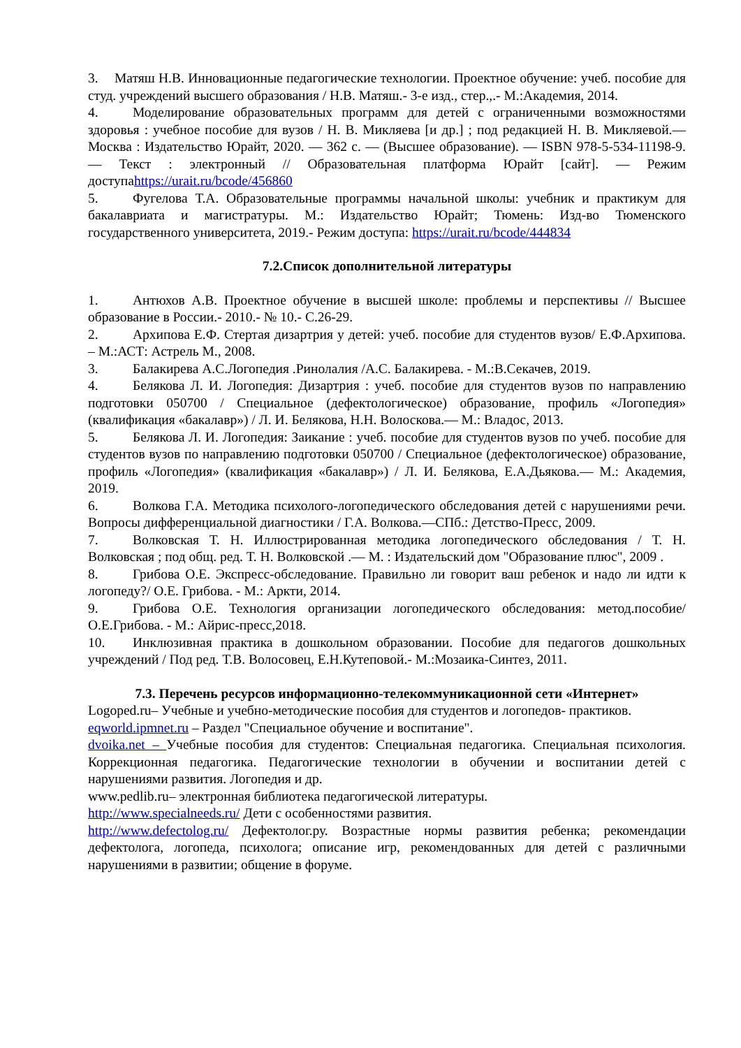3. Матяш Н.В. Инновационные педагогические технологии. Проектное обучение: учеб. пособие для студ. учреждений высшего образования / Н.В. Матяш.- 3-е изд., стер.,.- М.:Академия, 2014.
4. Моделирование образовательных программ для детей с ограниченными возможностями здоровья : учебное пособие для вузов / Н. В. Микляева [и др.] ; под редакцией Н. В. Микляевой.— Москва : Издательство Юрайт, 2020. — 362 с. — (Высшее образование). — ISBN 978-5-534-11198-9. — Текст : электронный // Образовательная платформа Юрайт [сайт]. — Режим доступаhttps://urait.ru/bcode/456860
5. Фугелова Т.А. Образовательные программы начальной школы: учебник и практикум для бакалавриата и магистратуры. М.: Издательство Юрайт; Тюмень: Изд-во Тюменского государственного университета, 2019.- Режим доступа: https://urait.ru/bcode/444834
7.2.Список дополнительной литературы
1. Антюхов А.В. Проектное обучение в высшей школе: проблемы и перспективы // Высшее образование в России.- 2010.- № 10.- С.26-29.
2. Архипова Е.Ф. Стертая дизартрия у детей: учеб. пособие для студентов вузов/ Е.Ф.Архипова. – М.:АСТ: Астрель М., 2008.
3. Балакирева А.С.Логопедия .Ринолалия /А.С. Балакирева. - М.:В.Секачев, 2019.
4. Белякова Л. И. Логопедия: Дизартрия : учеб. пособие для студентов вузов по направлению подготовки 050700 / Специальное (дефектологическое) образование, профиль «Логопедия» (квалификация «бакалавр») / Л. И. Белякова, Н.Н. Волоскова.— М.: Владос, 2013.
5. Белякова Л. И. Логопедия: Заикание : учеб. пособие для студентов вузов по учеб. пособие для студентов вузов по направлению подготовки 050700 / Специальное (дефектологическое) образование, профиль «Логопедия» (квалификация «бакалавр») / Л. И. Белякова, Е.А.Дьякова.— М.: Академия, 2019.
6. Волкова Г.А. Методика психолого-логопедического обследования детей с нарушениями речи. Вопросы дифференциальной диагностики / Г.А. Волкова.—СПб.: Детство-Пресс, 2009.
7. Волковская Т. Н. Иллюстрированная методика логопедического обследования / Т. Н. Волковская ; под общ. ред. Т. Н. Волковской .— М. : Издательский дом "Образование плюс", 2009 .
8. Грибова О.Е. Экспресс-обследование. Правильно ли говорит ваш ребенок и надо ли идти к логопеду?/ О.Е. Грибова. - М.: Аркти, 2014.
9. Грибова О.Е. Технология организации логопедического обследования: метод.пособие/ О.Е.Грибова. - М.: Айрис-пресс,2018.
10. Инклюзивная практика в дошкольном образовании. Пособие для педагогов дошкольных учреждений / Под ред. Т.В. Волосовец, Е.Н.Кутеповой.- М.:Мозаика-Синтез, 2011.
7.3. Перечень ресурсов информационно-телекоммуникационной сети «Интернет»
Logoped.ru– Учебные и учебно-методические пособия для студентов и логопедов- практиков.
eqworld.ipmnet.ru – Раздел "Специальное обучение и воспитание".
dvoika.net – Учебные пособия для студентов: Специальная педагогика. Специальная психология. Коррекционная педагогика. Педагогические технологии в обучении и воспитании детей с нарушениями развития. Логопедия и др.
www.pedlib.ru– электронная библиотека педагогической литературы.
http://www.specialneeds.ru/ Дети с особенностями развития.
http://www.defectolog.ru/ Дефектолог.ру. Возрастные нормы развития ребенка; рекомендации дефектолога, логопеда, психолога; описание игр, рекомендованных для детей с различными нарушениями в развитии; общение в форуме.